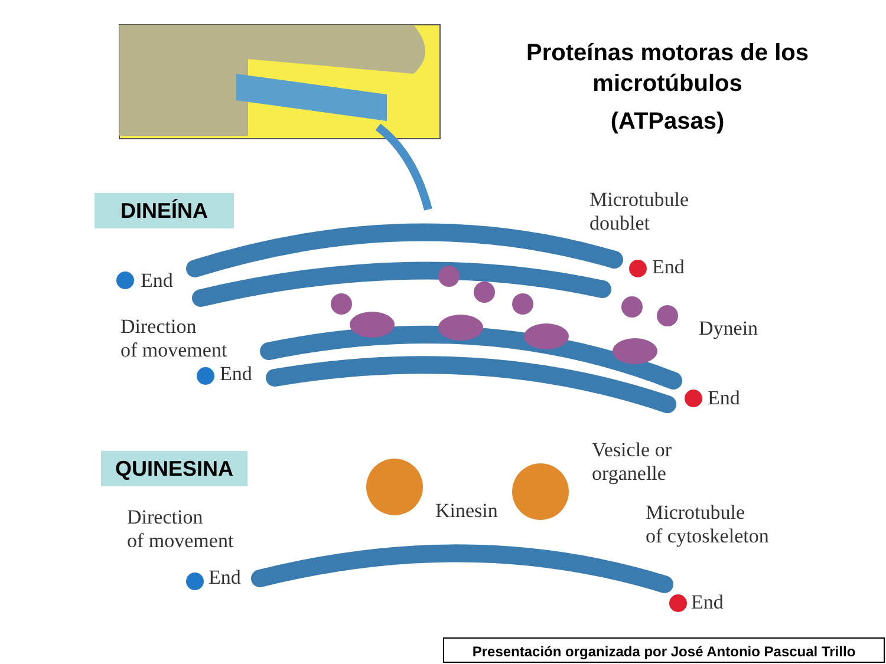Proteínas motoras de los microtúbulos
(ATPasas)
DINEÍNA
QUINESINA
Microtubule
doublet
End
End
Direction
of movement
Dynein
End
End
Vesicle or
organelle
Kinesin
Direction
of movement
Microtubule
of cytoskeleton
End
End
Presentación organizada por José Antonio Pascual Trillo